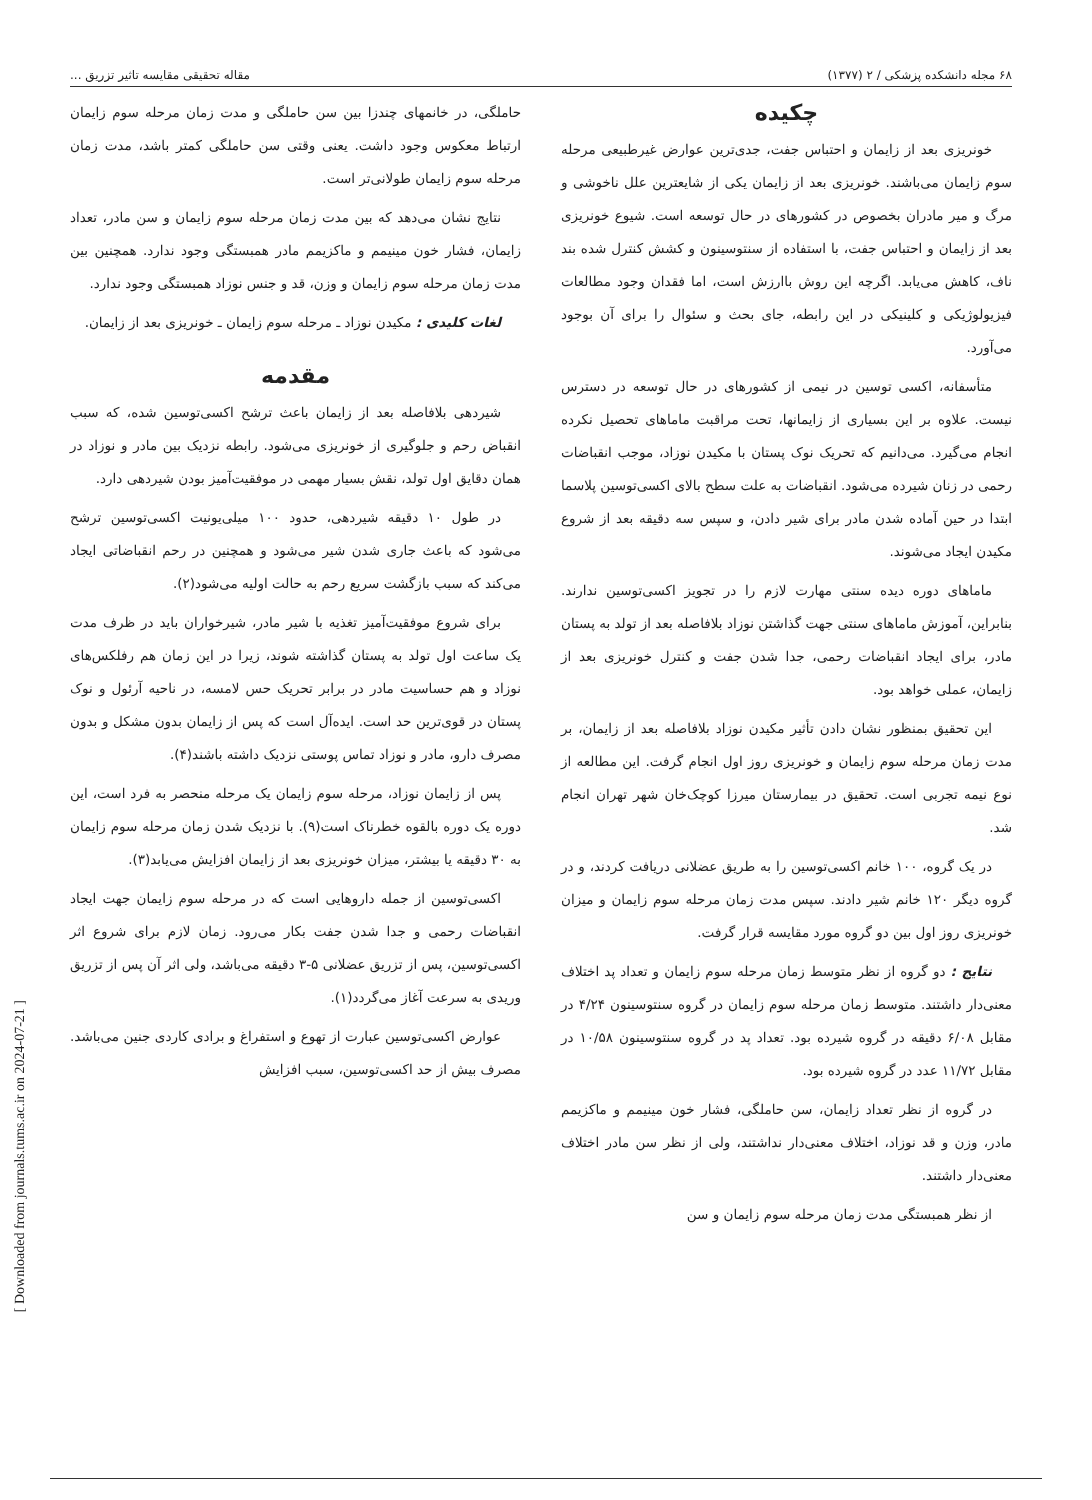[ Downloaded from journals.tums.ac.ir on 2024-07-21 ]
۶۸ مجله دانشکده پزشکی / ۲ (۱۳۷۷) مقاله تحقیقی مقایسه تاثیر تزریق ...
چکیده
خونریزی بعد از زایمان و احتباس جفت، جدی‌ترین عوارض غیرطبیعی مرحله سوم زایمان می‌باشند. خونریزی بعد از زایمان یکی از شایعترین علل ناخوشی و مرگ و میر مادران بخصوص در کشورهای در حال توسعه است. شیوع خونریزی بعد از زایمان و احتباس جفت، با استفاده از سنتوسینون و کشش کنترل شده بند ناف، کاهش می‌یابد. اگرچه این روش باارزش است، اما فقدان وجود مطالعات فیزیولوژیکی و کلینیکی در این رابطه، جای بحث و سئوال را برای آن بوجود می‌آورد.
متأسفانه، اکسی توسین در نیمی از کشورهای در حال توسعه در دسترس نیست. علاوه بر این بسیاری از زایمانها، تحت مراقبت ماماهای تحصیل نکرده انجام می‌گیرد. می‌دانیم که تحریک نوک پستان با مکیدن نوزاد، موجب انقباضات رحمی در زنان شیرده می‌شود. انقباضات به علت سطح بالای اکسی‌توسین پلاسما ابتدا در حین آماده شدن مادر برای شیر دادن، و سپس سه دقیقه بعد از شروع مکیدن ایجاد می‌شوند.
ماماهای دوره دیده سنتی مهارت لازم را در تجویز اکسی‌توسین ندارند. بنابراین، آموزش ماماهای سنتی جهت گذاشتن نوزاد بلافاصله بعد از تولد به پستان مادر، برای ایجاد انقباضات رحمی، جدا شدن جفت و کنترل خونریزی بعد از زایمان، عملی خواهد بود.
این تحقیق بمنظور نشان دادن تأثیر مکیدن نوزاد بلافاصله بعد از زایمان، بر مدت زمان مرحله سوم زایمان و خونریزی روز اول انجام گرفت. این مطالعه از نوع نیمه تجربی است. تحقیق در بیمارستان میرزا کوچک‌خان شهر تهران انجام شد.
در یک گروه، ۱۰۰ خانم اکسی‌توسین را به طریق عضلانی دریافت کردند، و در گروه دیگر ۱۲۰ خانم شیر دادند. سپس مدت زمان مرحله سوم زایمان و میزان خونریزی روز اول بین دو گروه مورد مقایسه قرار گرفت.
نتایج : دو گروه از نظر متوسط زمان مرحله سوم زایمان و تعداد پد اختلاف معنی‌دار داشتند. متوسط زمان مرحله سوم زایمان در گروه سنتوسینون ۴/۲۴ در مقابل ۶/۰۸ دقیقه در گروه شیرده بود. تعداد پد در گروه سنتوسینون ۱۰/۵۸ در مقابل ۱۱/۷۲ عدد در گروه شیرده بود.
در گروه از نظر تعداد زایمان، سن حاملگی، فشار خون مینیمم و ماکزیمم مادر، وزن و قد نوزاد، اختلاف معنی‌دار نداشتند، ولی از نظر سن مادر اختلاف معنی‌دار داشتند.
از نظر همبستگی مدت زمان مرحله سوم زایمان و سن
حاملگی، در خانمهای چندزا بین سن حاملگی و مدت زمان مرحله سوم زایمان ارتباط معکوس وجود داشت. یعنی وقتی سن حاملگی کمتر باشد، مدت زمان مرحله سوم زایمان طولانی‌تر است.
نتایج نشان می‌دهد که بین مدت زمان مرحله سوم زایمان و سن مادر، تعداد زایمان، فشار خون مینیمم و ماکزیمم مادر همبستگی وجود ندارد. همچنین بین مدت زمان مرحله سوم زایمان و وزن، قد و جنس نوزاد همبستگی وجود ندارد.
لغات کلیدی : مکیدن نوزاد ـ مرحله سوم زایمان ـ خونریزی بعد از زایمان.
مقدمه
شیردهی بلافاصله بعد از زایمان باعث ترشح اکسی‌توسین شده، که سبب انقباض رحم و جلوگیری از خونریزی می‌شود. رابطه نزدیک بین مادر و نوزاد در همان دقایق اول تولد، نقش بسیار مهمی در موفقیت‌آمیز بودن شیردهی دارد.
در طول ۱۰ دقیقه شیردهی، حدود ۱۰۰ میلی‌یونیت اکسی‌توسین ترشح می‌شود که باعث جاری شدن شیر می‌شود و همچنین در رحم انقباضاتی ایجاد می‌کند که سبب بازگشت سریع رحم به حالت اولیه می‌شود(۲).
برای شروع موفقیت‌آمیز تغذیه با شیر مادر، شیرخواران باید در ظرف مدت یک ساعت اول تولد به پستان گذاشته شوند، زیرا در این زمان هم رفلکس‌های نوزاد و هم حساسیت مادر در برابر تحریک حس لامسه، در ناحیه آرئول و نوک پستان در قوی‌ترین حد است. ایده‌آل است که پس از زایمان بدون مشکل و بدون مصرف دارو، مادر و نوزاد تماس پوستی نزدیک داشته باشند(۴).
پس از زایمان نوزاد، مرحله سوم زایمان یک مرحله منحصر به فرد است، این دوره یک دوره بالقوه خطرناک است(۹). با نزدیک شدن زمان مرحله سوم زایمان به ۳۰ دقیقه یا بیشتر، میزان خونریزی بعد از زایمان افزایش می‌یابد(۳).
اکسی‌توسین از جمله داروهایی است که در مرحله سوم زایمان جهت ایجاد انقباضات رحمی و جدا شدن جفت بکار می‌رود. زمان لازم برای شروع اثر اکسی‌توسین، پس از تزریق عضلانی ۵-۳ دقیقه می‌باشد، ولی اثر آن پس از تزریق وریدی به سرعت آغاز می‌گردد(۱).
عوارض اکسی‌توسین عبارت از تهوع و استفراغ و برادی کاردی جنین می‌باشد. مصرف بیش از حد اکسی‌توسین، سبب افزایش